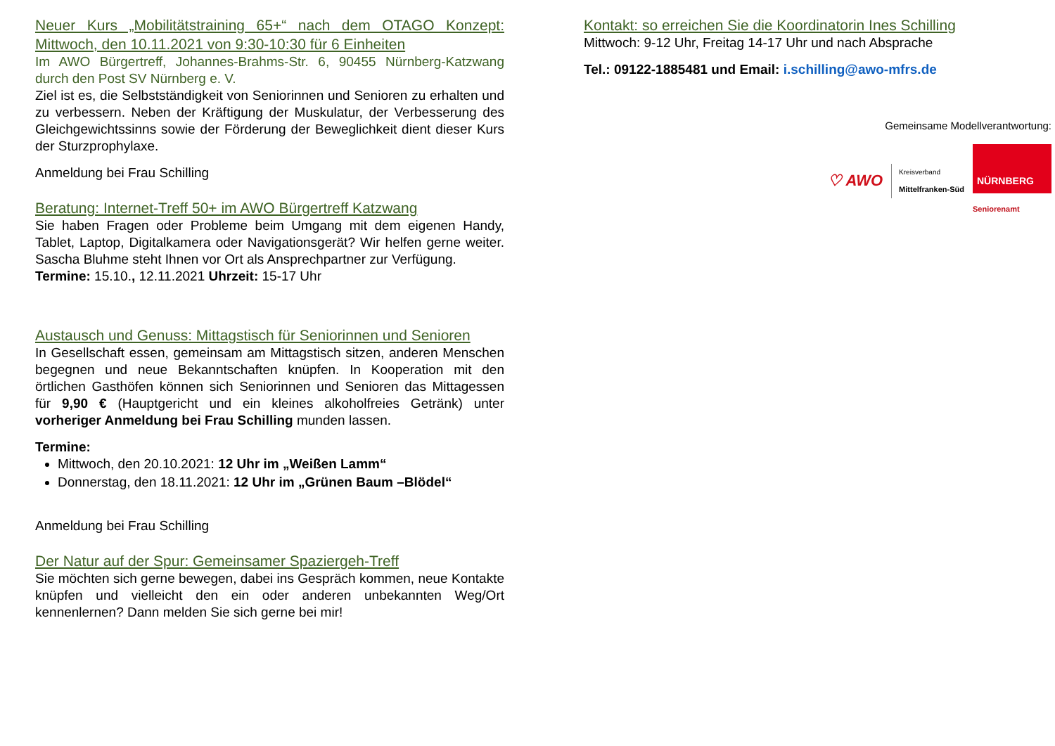Neuer Kurs „Mobilitätstraining 65+“ nach dem OTAGO Konzept: Mittwoch, den 10.11.2021 von 9:30-10:30 für 6 Einheiten
Im AWO Bürgertreff, Johannes-Brahms-Str. 6, 90455 Nürnberg-Katzwang durch den Post SV Nürnberg e. V.
Ziel ist es, die Selbstständigkeit von Seniorinnen und Senioren zu erhalten und zu verbessern. Neben der Kräftigung der Muskulatur, der Verbesserung des Gleichgewichtssinns sowie der Förderung der Beweglichkeit dient dieser Kurs der Sturzprophylaxe.
Anmeldung bei Frau Schilling
Beratung: Internet-Treff 50+ im AWO Bürgertreff Katzwang
Sie haben Fragen oder Probleme beim Umgang mit dem eigenen Handy, Tablet, Laptop, Digitalkamera oder Navigationsgerät? Wir helfen gerne weiter. Sascha Bluhme steht Ihnen vor Ort als Ansprechpartner zur Verfügung.
Termine: 15.10., 12.11.2021 Uhrzeit: 15-17 Uhr
Austausch und Genuss: Mittagstisch für Seniorinnen und Senioren
In Gesellschaft essen, gemeinsam am Mittagstisch sitzen, anderen Menschen begegnen und neue Bekanntschaften knüpfen. In Kooperation mit den örtlichen Gasthöfen können sich Seniorinnen und Senioren das Mittagessen für 9,90 € (Hauptgericht und ein kleines alkoholfreies Getränk) unter vorheriger Anmeldung bei Frau Schilling munden lassen.
Termine:
Mittwoch, den 20.10.2021: 12 Uhr im „Weißen Lamm“
Donnerstag, den 18.11.2021: 12 Uhr im „Grünen Baum –Blödel“
Anmeldung bei Frau Schilling
Der Natur auf der Spur: Gemeinsamer Spaziergeh-Treff
Sie möchten sich gerne bewegen, dabei ins Gespräch kommen, neue Kontakte knüpfen und vielleicht den ein oder anderen unbekannten Weg/Ort kennenlernen? Dann melden Sie sich gerne bei mir!
Kontakt: so erreichen Sie die Koordinatorin Ines Schilling
Mittwoch: 9-12 Uhr, Freitag 14-17 Uhr und nach Absprache
Tel.: 09122-1885481 und Email: i.schilling@awo-mfrs.de
Gemeinsame Modellverantwortung:
♡ AWO Kreisverband
Mittelfranken-Süd
NÜRNBERG
Seniorenamt